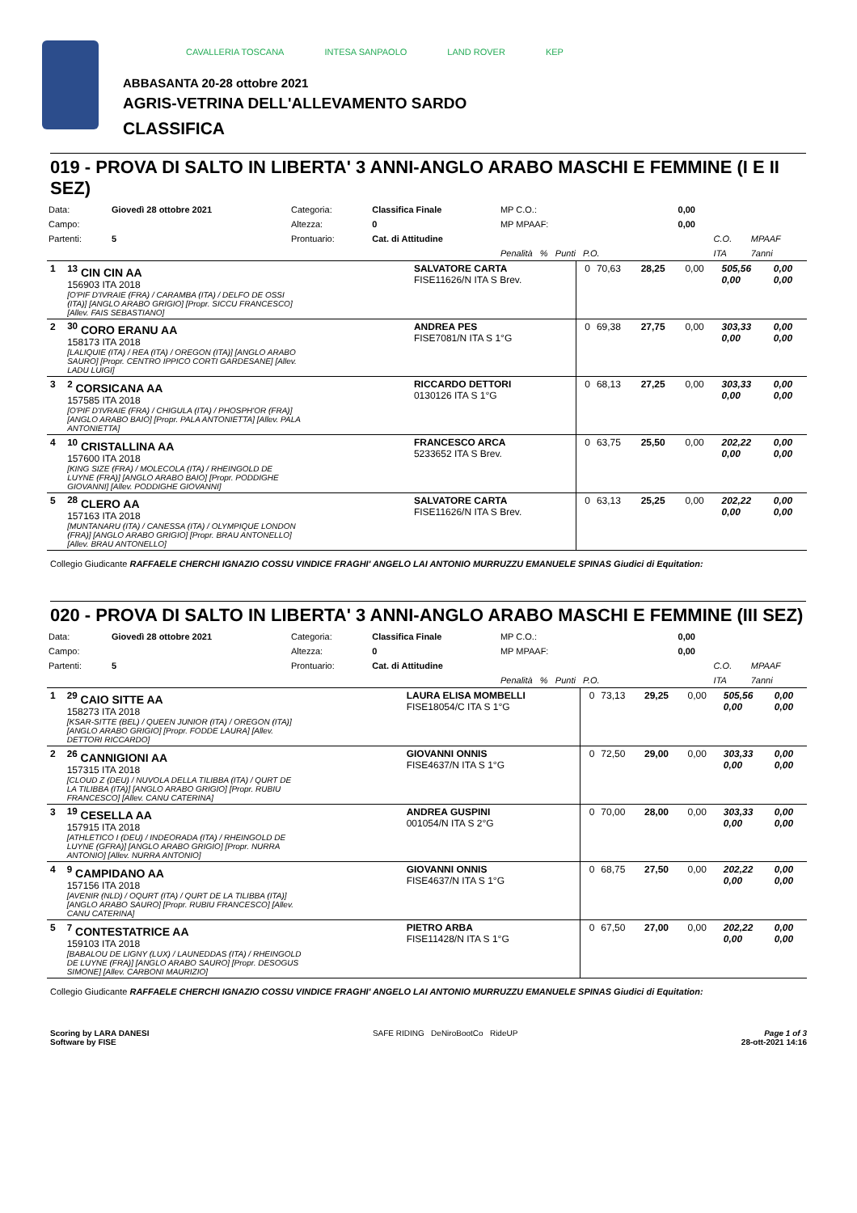CAVALLERIA TOSCANA INTESA SANPAOLO LAND ROVER KEP
ABBASANTA 20-28 ottobre 2021
AGRIS-VETRINA DELL'ALLEVAMENTO SARDO
CLASSIFICA
019 - PROVA DI SALTO IN LIBERTA' 3 ANNI-ANGLO ARABO MASCHI E FEMMINE (I E II SEZ)
| Data: | Giovedì 28 ottobre 2021 | Categoria: | Classifica Finale | MP C.O.: | 0,00 | | |
| Campo: | | Altezza: | 0 | MP MPAAF: | 0,00 | | |
| Partenti: | 5 | Prontuario: | Cat. di Attitudine | | | C.O. | MPAAF |
| | | | | Penalità % Punti P.O. | | ITA | 7anni |
| 1 | <sup>13</sup> CIN CIN AA 156903 ITA 2018 [O'PIF D'IVRAIE (FRA) / CARAMBA (ITA) / DELFO DE OSSI (ITA)] [ANGLO ARABO GRIGIO] [Propr. SICCU FRANCESCO] [Allev. FAIS SEBASTIANO] | SALVATORE CARTA FISE11626/N ITA S Brev. | 0 | 70,63 | 28,25 | 0,00 | 505,56 0,00 | 0,00 0,00 |
| 2 | <sup>30</sup> CORO ERANU AA 158173 ITA 2018 [LALIQUIE (ITA) / REA (ITA) / OREGON (ITA)] [ANGLO ARABO SAURO] [Propr. CENTRO IPPICO CORTI GARDESANE] [Allev. LADU LUIGI] | ANDREA PES FISE7081/N ITA S 1°G | 0 | 69,38 | 27,75 | 0,00 | 303,33 0,00 | 0,00 0,00 |
| 3 | <sup>2</sup> CORSICANA AA 157585 ITA 2018 [O'PIF D'IVRAIE (FRA) / CHIGULA (ITA) / PHOSPH'OR (FRA)] [ANGLO ARABO BAIO] [Propr. PALA ANTONIETTA] [Allev. PALA ANTONIETTA] | RICCARDO DETTORI 0130126 ITA S 1°G | 0 | 68,13 | 27,25 | 0,00 | 303,33 0,00 | 0,00 0,00 |
| 4 | <sup>10</sup> CRISTALLINA AA 157600 ITA 2018 [KING SIZE (FRA) / MOLECOLA (ITA) / RHEINGOLD DE LUYNE (FRA)] [ANGLO ARABO BAIO] [Propr. PODDIGHE GIOVANNI] [Allev. PODDIGHE GIOVANNI] | FRANCESCO ARCA 5233652 ITA S Brev. | 0 | 63,75 | 25,50 | 0,00 | 202,22 0,00 | 0,00 0,00 |
| 5 | <sup>28</sup> CLERO AA 157163 ITA 2018 [MUNTANARU (ITA) / CANESSA (ITA) / OLYMPIQUE LONDON (FRA)] [ANGLO ARABO GRIGIO] [Propr. BRAU ANTONELLO] [Allev. BRAU ANTONELLO] | SALVATORE CARTA FISE11626/N ITA S Brev. | 0 | 63,13 | 25,25 | 0,00 | 202,22 0,00 | 0,00 0,00 |
Collegio Giudicante RAFFAELE CHERCHI IGNAZIO COSSU VINDICE FRAGHI' ANGELO LAI ANTONIO MURRUZZU EMANUELE SPINAS Giudici di Equitation:
020 - PROVA DI SALTO IN LIBERTA' 3 ANNI-ANGLO ARABO MASCHI E FEMMINE (III SEZ)
| Data: | Giovedì 28 ottobre 2021 | Categoria: | Classifica Finale | MP C.O.: | 0,00 | | |
| Campo: | | Altezza: | 0 | MP MPAAF: | 0,00 | | |
| Partenti: | 5 | Prontuario: | Cat. di Attitudine | | | C.O. | MPAAF |
| | | | | Penalità % Punti P.O. | | ITA | 7anni |
| 1 | <sup>29</sup> CAIO SITTE AA 158273 ITA 2018 [KSAR-SITTE (BEL) / QUEEN JUNIOR (ITA) / OREGON (ITA)] [ANGLO ARABO GRIGIO] [Propr. FODDE LAURA] [Allev. DETTORI RICCARDO] | LAURA ELISA MOMBELLI FISE18054/C ITA S 1°G | 0 | 73,13 | 29,25 | 0,00 | 505,56 0,00 | 0,00 0,00 |
| 2 | <sup>26</sup> CANNIGIONI AA 157315 ITA 2018 [CLOUD Z (DEU) / NUVOLA DELLA TILIBBA (ITA) / QURT DE LA TILIBBA (ITA)] [ANGLO ARABO GRIGIO] [Propr. RUBIU FRANCESCO] [Allev. CANU CATERINA] | GIOVANNI ONNIS FISE4637/N ITA S 1°G | 0 | 72,50 | 29,00 | 0,00 | 303,33 0,00 | 0,00 0,00 |
| 3 | <sup>19</sup> CESELLA AA 157915 ITA 2018 [ATHLETICO I (DEU) / INDEORADA (ITA) / RHEINGOLD DE LUYNE (GFRA)] [ANGLO ARABO GRIGIO] [Propr. NURRA ANTONIO] [Allev. NURRA ANTONIO] | ANDREA GUSPINI 001054/N ITA S 2°G | 0 | 70,00 | 28,00 | 0,00 | 303,33 0,00 | 0,00 0,00 |
| 4 | <sup>9</sup> CAMPIDANO AA 157156 ITA 2018 [AVENIR (NLD) / OQURT (ITA) / QURT DE LA TILIBBA (ITA)] [ANGLO ARABO SAURO] [Propr. RUBIU FRANCESCO] [Allev. CANU CATERINA] | GIOVANNI ONNIS FISE4637/N ITA S 1°G | 0 | 68,75 | 27,50 | 0,00 | 202,22 0,00 | 0,00 0,00 |
| 5 | <sup>7</sup> CONTESTATRICE AA 159103 ITA 2018 [BABALOU DE LIGNY (LUX) / LAUNEDDAS (ITA) / RHEINGOLD DE LUYNE (FRA)] [ANGLO ARABO SAURO] [Propr. DESOGUS SIMONE] [Allev. CARBONI MAURIZIO] | PIETRO ARBA FISE11428/N ITA S 1°G | 0 | 67,50 | 27,00 | 0,00 | 202,22 0,00 | 0,00 0,00 |
Collegio Giudicante RAFFAELE CHERCHI IGNAZIO COSSU VINDICE FRAGHI' ANGELO LAI ANTONIO MURRUZZU EMANUELE SPINAS Giudici di Equitation:
Scoring by LARA DANESI
Software by FISE
SAFE RIDING DeNiroBootCo RideUP
Page 1 of 3
28-ott-2021 14:16